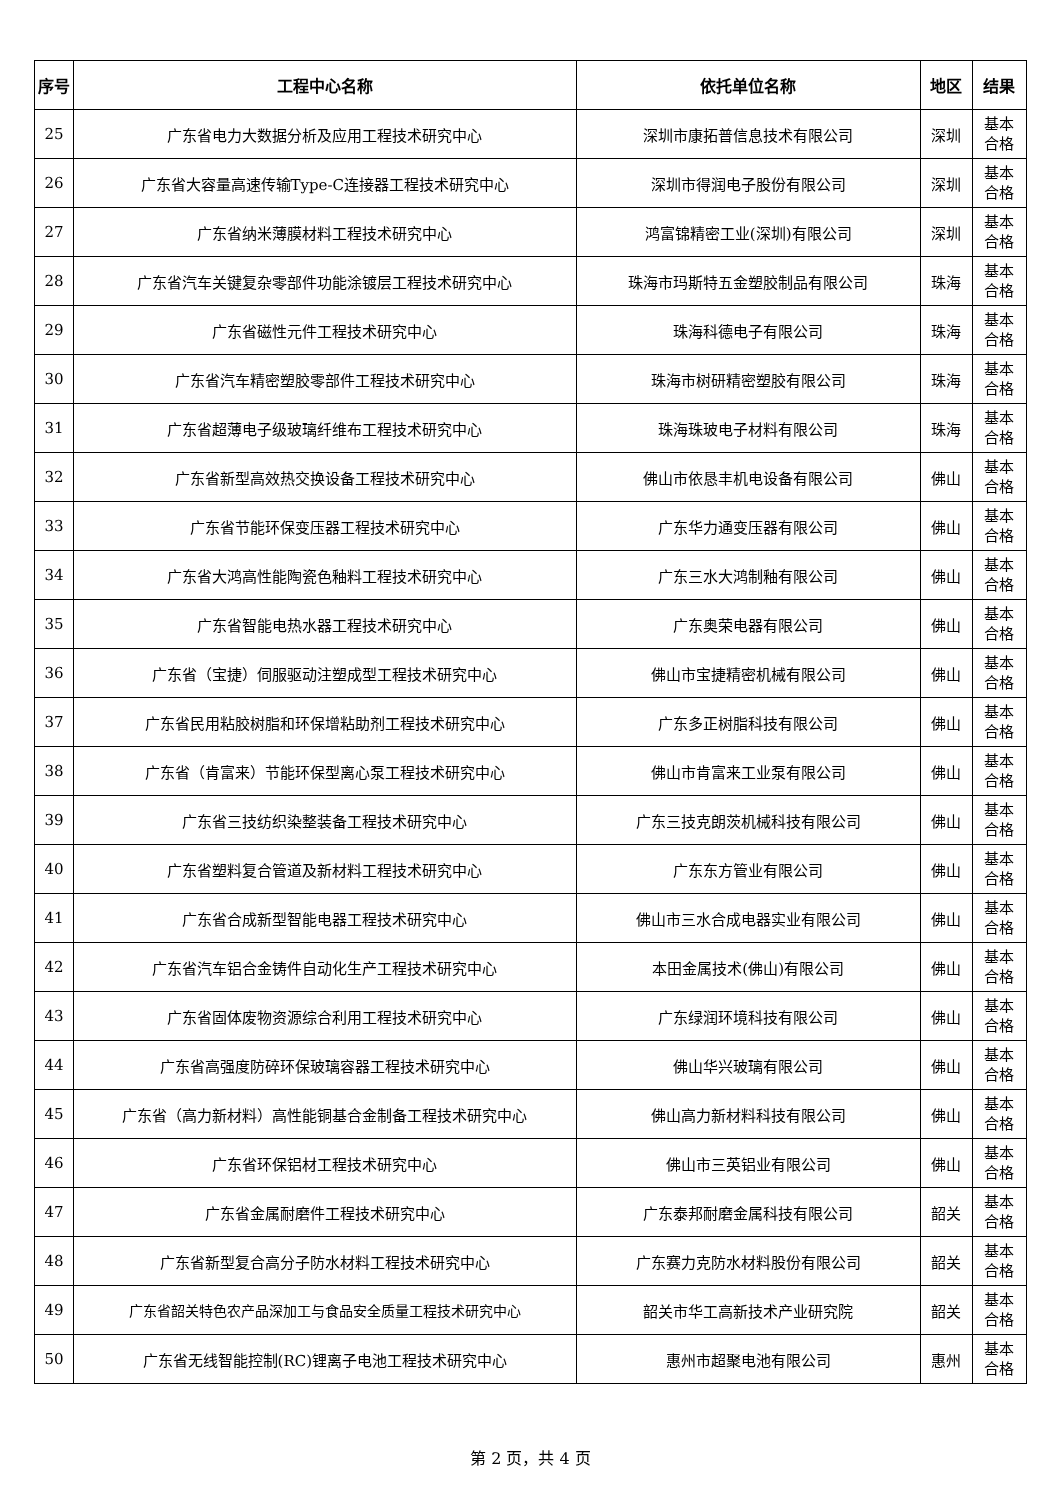| 序号 | 工程中心名称 | 依托单位名称 | 地区 | 结果 |
| --- | --- | --- | --- | --- |
| 25 | 广东省电力大数据分析及应用工程技术研究中心 | 深圳市康拓普信息技术有限公司 | 深圳 | 基本 合格 |
| 26 | 广东省大容量高速传输Type-C连接器工程技术研究中心 | 深圳市得润电子股份有限公司 | 深圳 | 基本 合格 |
| 27 | 广东省纳米薄膜材料工程技术研究中心 | 鸿富锦精密工业(深圳)有限公司 | 深圳 | 基本 合格 |
| 28 | 广东省汽车关键复杂零部件功能涂镀层工程技术研究中心 | 珠海市玛斯特五金塑胶制品有限公司 | 珠海 | 基本 合格 |
| 29 | 广东省磁性元件工程技术研究中心 | 珠海科德电子有限公司 | 珠海 | 基本 合格 |
| 30 | 广东省汽车精密塑胶零部件工程技术研究中心 | 珠海市树研精密塑胶有限公司 | 珠海 | 基本 合格 |
| 31 | 广东省超薄电子级玻璃纤维布工程技术研究中心 | 珠海珠玻电子材料有限公司 | 珠海 | 基本 合格 |
| 32 | 广东省新型高效热交换设备工程技术研究中心 | 佛山市依恳丰机电设备有限公司 | 佛山 | 基本 合格 |
| 33 | 广东省节能环保变压器工程技术研究中心 | 广东华力通变压器有限公司 | 佛山 | 基本 合格 |
| 34 | 广东省大鸿高性能陶瓷色釉料工程技术研究中心 | 广东三水大鸿制釉有限公司 | 佛山 | 基本 合格 |
| 35 | 广东省智能电热水器工程技术研究中心 | 广东奥荣电器有限公司 | 佛山 | 基本 合格 |
| 36 | 广东省（宝捷）伺服驱动注塑成型工程技术研究中心 | 佛山市宝捷精密机械有限公司 | 佛山 | 基本 合格 |
| 37 | 广东省民用粘胶树脂和环保增粘助剂工程技术研究中心 | 广东多正树脂科技有限公司 | 佛山 | 基本 合格 |
| 38 | 广东省（肯富来）节能环保型离心泵工程技术研究中心 | 佛山市肯富来工业泵有限公司 | 佛山 | 基本 合格 |
| 39 | 广东省三技纺织染整装备工程技术研究中心 | 广东三技克朗茨机械科技有限公司 | 佛山 | 基本 合格 |
| 40 | 广东省塑料复合管道及新材料工程技术研究中心 | 广东东方管业有限公司 | 佛山 | 基本 合格 |
| 41 | 广东省合成新型智能电器工程技术研究中心 | 佛山市三水合成电器实业有限公司 | 佛山 | 基本 合格 |
| 42 | 广东省汽车铝合金铸件自动化生产工程技术研究中心 | 本田金属技术(佛山)有限公司 | 佛山 | 基本 合格 |
| 43 | 广东省固体废物资源综合利用工程技术研究中心 | 广东绿润环境科技有限公司 | 佛山 | 基本 合格 |
| 44 | 广东省高强度防碎环保玻璃容器工程技术研究中心 | 佛山华兴玻璃有限公司 | 佛山 | 基本 合格 |
| 45 | 广东省（高力新材料）高性能铜基合金制备工程技术研究中心 | 佛山高力新材料科技有限公司 | 佛山 | 基本 合格 |
| 46 | 广东省环保铝材工程技术研究中心 | 佛山市三英铝业有限公司 | 佛山 | 基本 合格 |
| 47 | 广东省金属耐磨件工程技术研究中心 | 广东泰邦耐磨金属科技有限公司 | 韶关 | 基本 合格 |
| 48 | 广东省新型复合高分子防水材料工程技术研究中心 | 广东赛力克防水材料股份有限公司 | 韶关 | 基本 合格 |
| 49 | 广东省韶关特色农产品深加工与食品安全质量工程技术研究中心 | 韶关市华工高新技术产业研究院 | 韶关 | 基本 合格 |
| 50 | 广东省无线智能控制(RC)锂离子电池工程技术研究中心 | 惠州市超聚电池有限公司 | 惠州 | 基本 合格 |
第 2 页，共 4 页